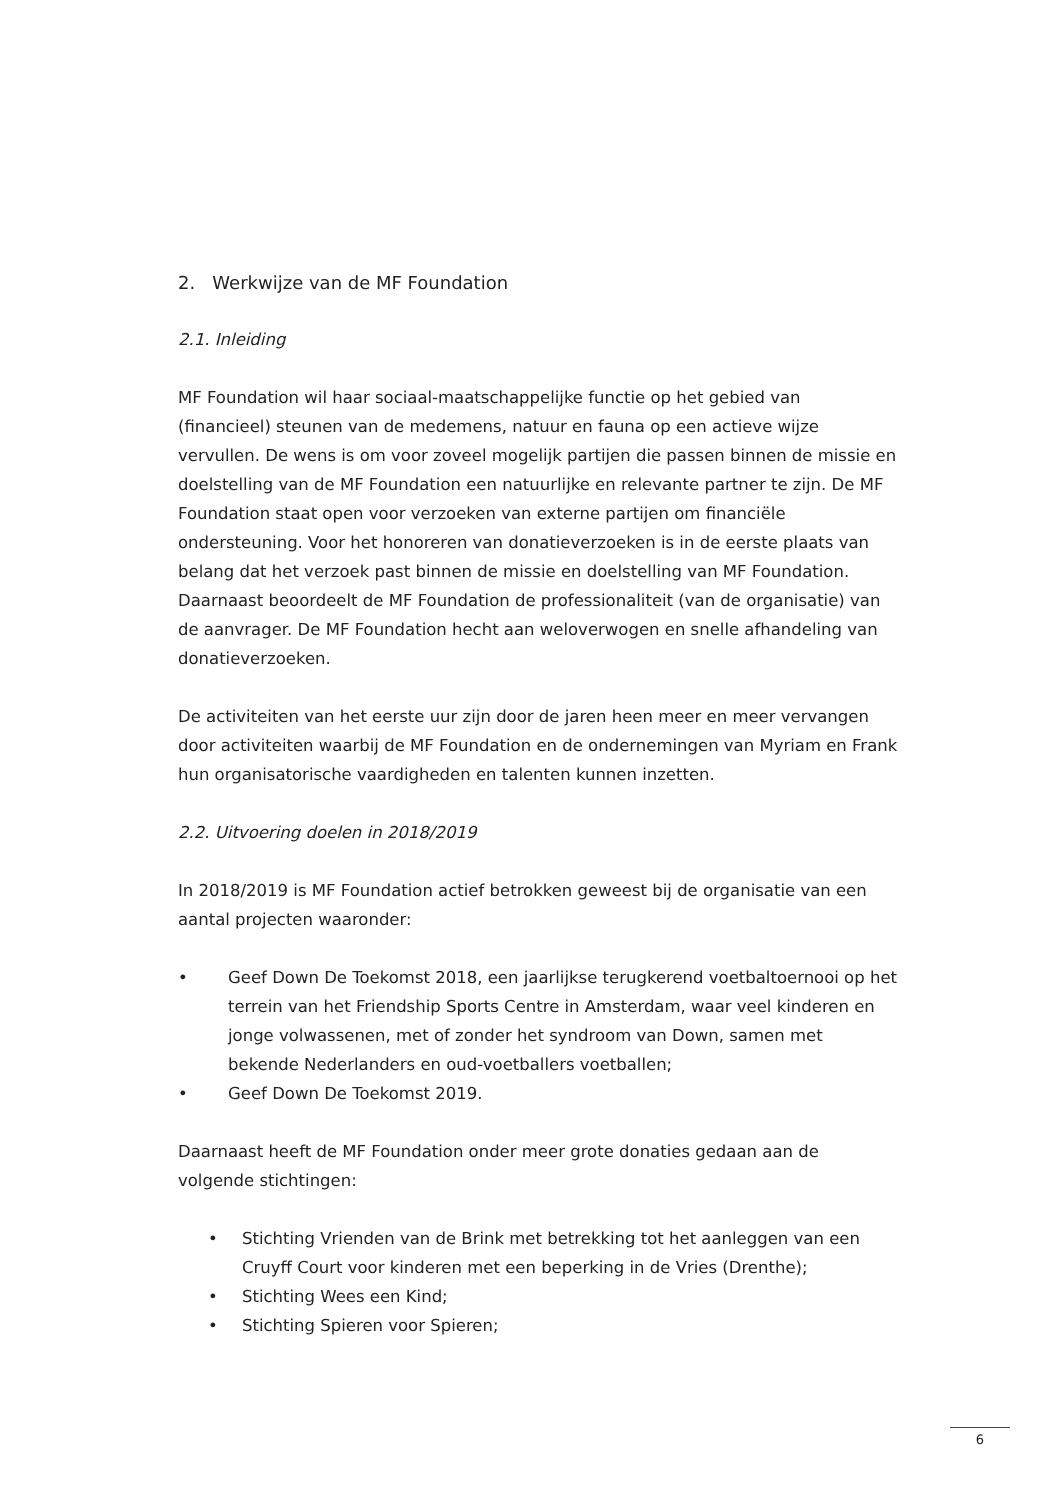2. Werkwijze van de MF Foundation
2.1. Inleiding
MF Foundation wil haar sociaal-maatschappelijke functie op het gebied van (financieel) steunen van de medemens, natuur en fauna op een actieve wijze vervullen. De wens is om voor zoveel mogelijk partijen die passen binnen de missie en doelstelling van de MF Foundation een natuurlijke en relevante partner te zijn. De MF Foundation staat open voor verzoeken van externe partijen om financiële ondersteuning. Voor het honoreren van donatieverzoeken is in de eerste plaats van belang dat het verzoek past binnen de missie en doelstelling van MF Foundation. Daarnaast beoordeelt de MF Foundation de professionaliteit (van de organisatie) van de aanvrager. De MF Foundation hecht aan weloverwogen en snelle afhandeling van donatieverzoeken.
De activiteiten van het eerste uur zijn door de jaren heen meer en meer vervangen door activiteiten waarbij de MF Foundation en de ondernemingen van Myriam en Frank hun organisatorische vaardigheden en talenten kunnen inzetten.
2.2. Uitvoering doelen in 2018/2019
In 2018/2019 is MF Foundation actief betrokken geweest bij de organisatie van een aantal projecten waaronder:
• Geef Down De Toekomst 2018, een jaarlijkse terugkerend voetbaltoernooi op het terrein van het Friendship Sports Centre in Amsterdam, waar veel kinderen en jonge volwassenen, met of zonder het syndroom van Down, samen met bekende Nederlanders en oud-voetballers voetballen;
• Geef Down De Toekomst 2019.
Daarnaast heeft de MF Foundation onder meer grote donaties gedaan aan de volgende stichtingen:
• Stichting Vrienden van de Brink met betrekking tot het aanleggen van een Cruyff Court voor kinderen met een beperking in de Vries (Drenthe);
• Stichting Wees een Kind;
• Stichting Spieren voor Spieren;
6